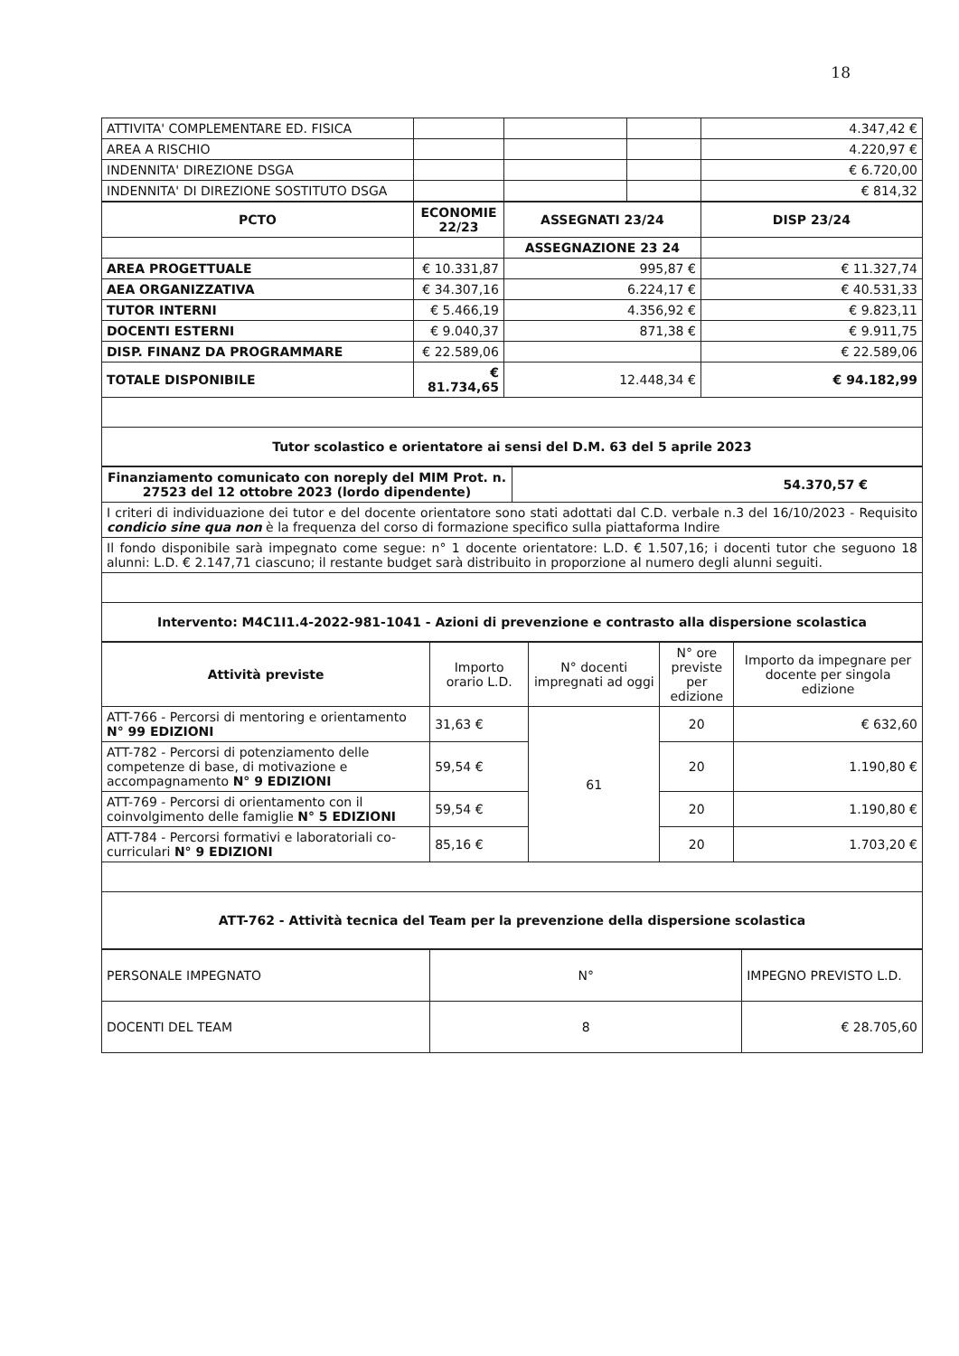18
| ATTIVITA' COMPLEMENTARE ED. FISICA | | | | 4.347,42 € |
| AREA A RISCHIO | | | | 4.220,97 € |
| INDENNITA' DIREZIONE DSGA | | | | € 6.720,00 |
| INDENNITA' DI DIREZIONE SOSTITUTO DSGA | | | | € 814,32 |
| PCTO | ECONOMIE 22/23 | ASSEGNATI 23/24 | DISP 23/24 |
| --- | --- | --- | --- |
| | | ASSEGNAZIONE 23 24 | |
| AREA PROGETTUALE | € 10.331,87 | 995,87 € | € 11.327,74 |
| AEA ORGANIZZATIVA | € 34.307,16 | 6.224,17 € | € 40.531,33 |
| TUTOR INTERNI | € 5.466,19 | 4.356,92 € | € 9.823,11 |
| DOCENTI ESTERNI | € 9.040,37 | 871,38 € | € 9.911,75 |
| DISP. FINANZ DA PROGRAMMARE | € 22.589,06 | | € 22.589,06 |
| TOTALE DISPONIBILE | € 81.734,65 | 12.448,34 € | € 94.182,99 |
| Tutor scolastico e orientatore ai sensi del D.M. 63 del 5 aprile 2023 | | | |
| Finanziamento comunicato con noreply del MIM Prot. n. 27523 del 12 ottobre 2023 (lordo dipendente) | 54.370,57 € |
| I criteri di individuazione dei tutor e del docente orientatore sono stati adottati dal C.D. verbale n.3 del 16/10/2023 - Requisito condicio sine qua non è la frequenza del corso di formazione specifico sulla piattaforma Indire | |
| Il fondo disponibile sarà impegnato come segue: n° 1 docente orientatore: L.D. € 1.507,16; i docenti tutor che seguono 18 alunni: L.D. € 2.147,71 ciascuno; il restante budget sarà distribuito in proporzione al numero degli alunni seguiti. | |
| Intervento: M4C1I1.4-2022-981-1041 - Azioni di prevenzione e contrasto alla dispersione scolastica | |
| Attività previste | Importo orario L.D. | N° docenti impregnati ad oggi | N° ore previste per edizione | Importo da impegnare per docente per singola edizione |
| ATT-766 - Percorsi di mentoring e orientamento N° 99 EDIZIONI | 31,63 € | 61 | 20 | € 632,60 |
| ATT-782 - Percorsi di potenziamento delle competenze di base, di motivazione e accompagnamento N° 9 EDIZIONI | 59,54 € | | 20 | 1.190,80 € |
| ATT-769 - Percorsi di orientamento con il coinvolgimento delle famiglie N° 5 EDIZIONI | 59,54 € | | 20 | 1.190,80 € |
| ATT-784 - Percorsi formativi e laboratoriali co-curriculari N° 9 EDIZIONI | 85,16 € | | 20 | 1.703,20 € |
| ATT-762 - Attività tecnica del Team per la prevenzione della dispersione scolastica | | | | |
| PERSONALE IMPEGNATO | N° | IMPEGNO PREVISTO L.D. |
| DOCENTI DEL TEAM | 8 | € 28.705,60 |